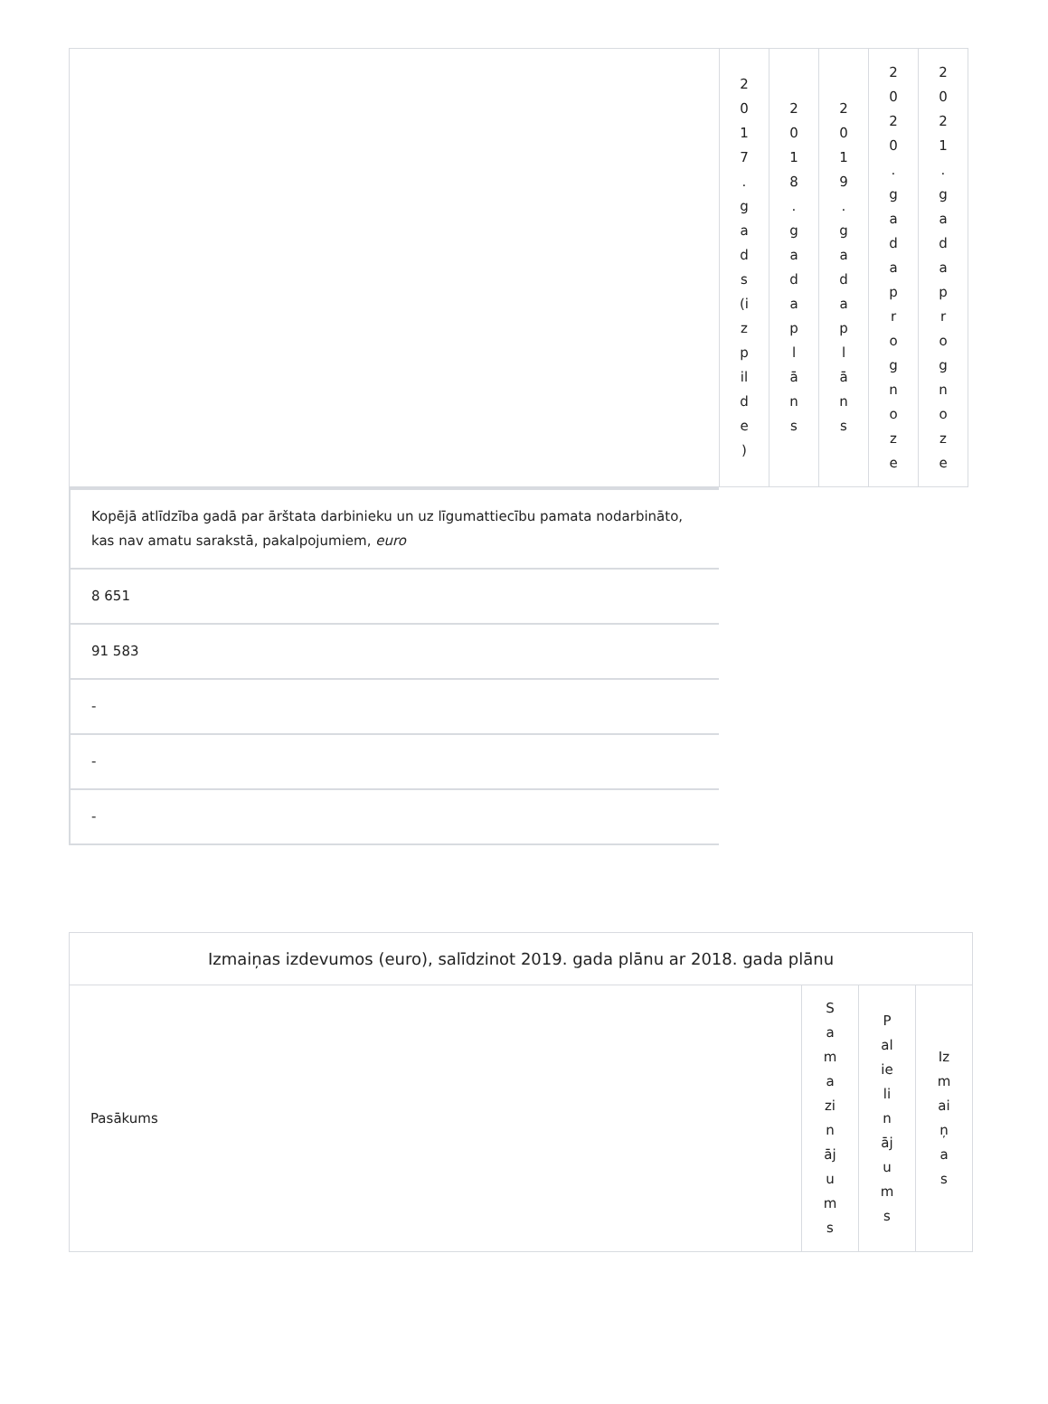| | 2 0 1 7 . g a d s (i z p il d e ) | 2 0 1 8 . g a d a p l ā n s | 2 0 1 9 . g a d a p l ā n s | 2 0 2 0 . g a d a p r o g n o z e | 2 0 2 1 . g a d a p r o g n o z e |
Kopējā atlīdzība gadā par ārštata darbinieku un uz līgumattiecību pamata nodarbināto, kas nav amatu sarakstā, pakalpojumiem, euro
8 651
91 583
-
-
-
| Izmaiņas izdevumos (euro), salīdzinot 2019. gada plānu ar 2018. gada plānu | | | |
| Pasākums | S a m a zi n āj u m s | P al ie li n āj u m s | Iz m ai ņ a s |